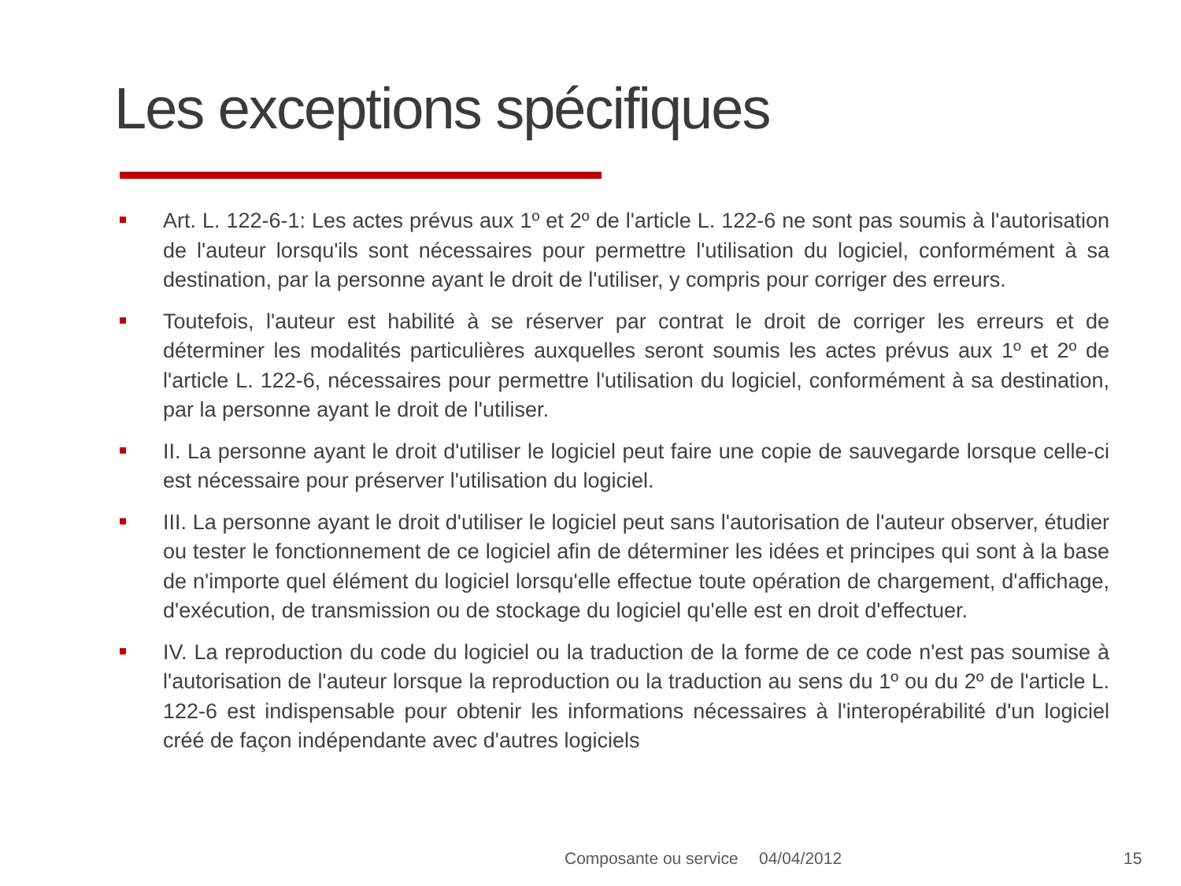Les exceptions spécifiques
Art. L. 122-6-1: Les actes prévus aux 1º et 2º de l'article L. 122-6 ne sont pas soumis à l'autorisation de l'auteur lorsqu'ils sont nécessaires pour permettre l'utilisation du logiciel, conformément à sa destination, par la personne ayant le droit de l'utiliser, y compris pour corriger des erreurs.
Toutefois, l'auteur est habilité à se réserver par contrat le droit de corriger les erreurs et de déterminer les modalités particulières auxquelles seront soumis les actes prévus aux 1º et 2º de l'article L. 122-6, nécessaires pour permettre l'utilisation du logiciel, conformément à sa destination, par la personne ayant le droit de l'utiliser.
II. La personne ayant le droit d'utiliser le logiciel peut faire une copie de sauvegarde lorsque celle-ci est nécessaire pour préserver l'utilisation du logiciel.
III. La personne ayant le droit d'utiliser le logiciel peut sans l'autorisation de l'auteur observer, étudier ou tester le fonctionnement de ce logiciel afin de déterminer les idées et principes qui sont à la base de n'importe quel élément du logiciel lorsqu'elle effectue toute opération de chargement, d'affichage, d'exécution, de transmission ou de stockage du logiciel qu'elle est en droit d'effectuer.
IV. La reproduction du code du logiciel ou la traduction de la forme de ce code n'est pas soumise à l'autorisation de l'auteur lorsque la reproduction ou la traduction au sens du 1º ou du 2º de l'article L. 122-6 est indispensable pour obtenir les informations nécessaires à l'interopérabilité d'un logiciel créé de façon indépendante avec d'autres logiciels
Composante ou service 04/04/2012 15